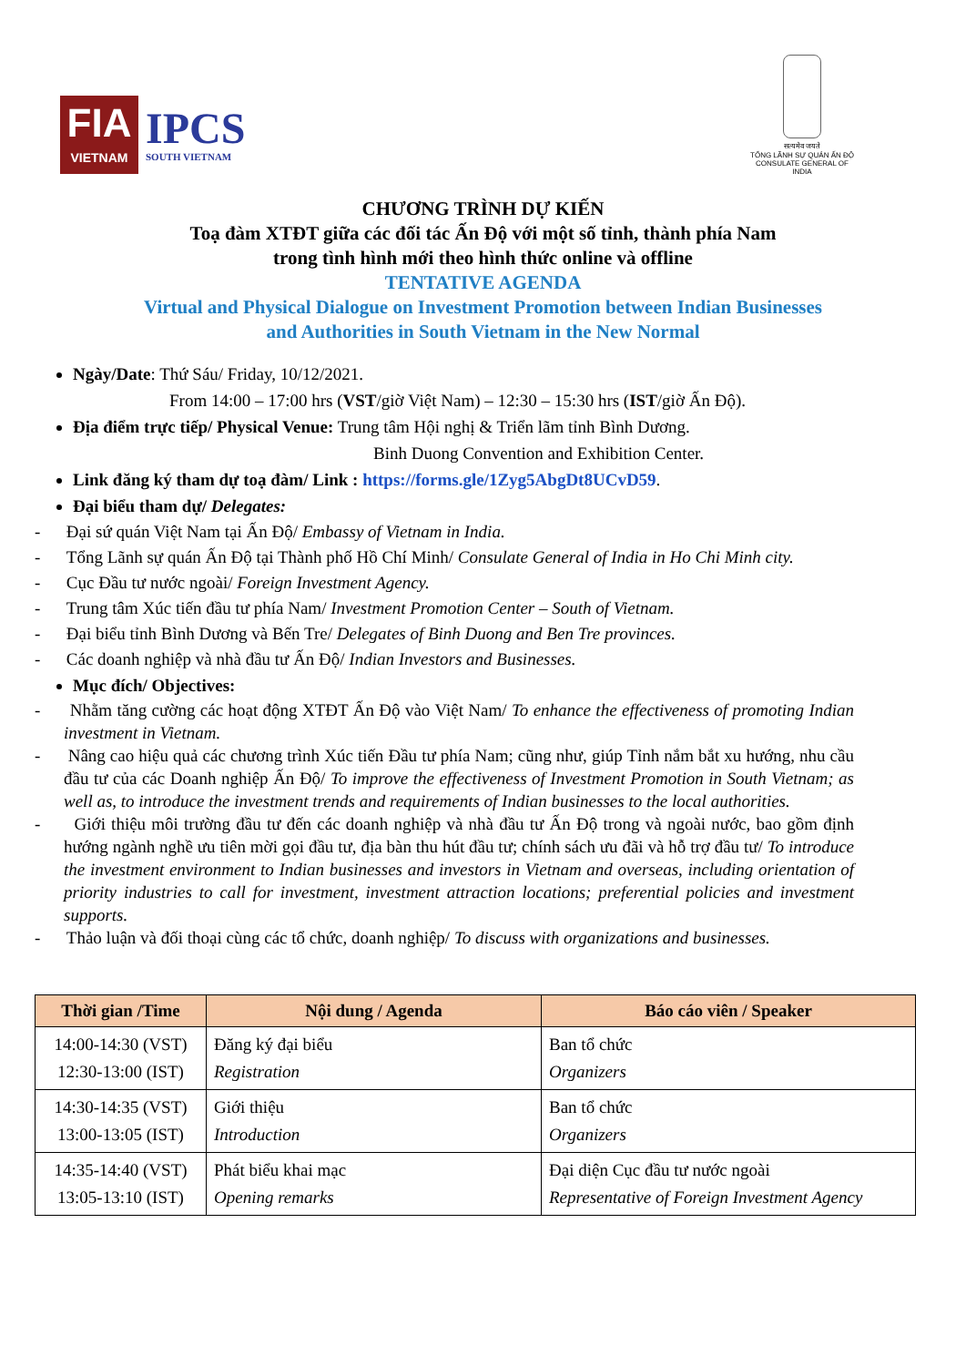FIA
VIETNAM
IPCS
SOUTH VIETNAM
सत्यमेव जयते
TỔNG LÃNH SỰ QUÁN ẤN ĐỘ
CONSULATE GENERAL OF INDIA
CHƯƠNG TRÌNH DỰ KIẾN
Toạ đàm XTĐT giữa các đối tác Ấn Độ với một số tỉnh, thành phía Nam
trong tình hình mới theo hình thức online và offline
TENTATIVE AGENDA
Virtual and Physical Dialogue on Investment Promotion between Indian Businesses
and Authorities in South Vietnam in the New Normal
Ngày/Date: Thứ Sáu/ Friday, 10/12/2021.
From 14:00 – 17:00 hrs (VST/giờ Việt Nam) – 12:30 – 15:30 hrs (IST/giờ Ấn Độ).
Địa điểm trực tiếp/ Physical Venue: Trung tâm Hội nghị & Triển lãm tỉnh Bình Dương.
Binh Duong Convention and Exhibition Center.
Link đăng ký tham dự toạ đàm/ Link : https://forms.gle/1Zyg5AbgDt8UCvD59.
Đại biểu tham dự/ Delegates:
- Đại sứ quán Việt Nam tại Ấn Độ/ Embassy of Vietnam in India.
- Tổng Lãnh sự quán Ấn Độ tại Thành phố Hồ Chí Minh/ Consulate General of India in Ho Chi Minh city.
- Cục Đầu tư nước ngoài/ Foreign Investment Agency.
- Trung tâm Xúc tiến đầu tư phía Nam/ Investment Promotion Center – South of Vietnam.
- Đại biểu tỉnh Bình Dương và Bến Tre/ Delegates of Binh Duong and Ben Tre provinces.
- Các doanh nghiệp và nhà đầu tư Ấn Độ/ Indian Investors and Businesses.
Mục đích/ Objectives:
- Nhằm tăng cường các hoạt động XTĐT Ấn Độ vào Việt Nam/ To enhance the effectiveness of promoting Indian investment in Vietnam.
- Nâng cao hiệu quả các chương trình Xúc tiến Đầu tư phía Nam; cũng như, giúp Tỉnh nắm bắt xu hướng, nhu cầu đầu tư của các Doanh nghiệp Ấn Độ/ To improve the effectiveness of Investment Promotion in South Vietnam; as well as, to introduce the investment trends and requirements of Indian businesses to the local authorities.
- Giới thiệu môi trường đầu tư đến các doanh nghiệp và nhà đầu tư Ấn Độ trong và ngoài nước, bao gồm định hướng ngành nghề ưu tiên mời gọi đầu tư, địa bàn thu hút đầu tư; chính sách ưu đãi và hỗ trợ đầu tư/ To introduce the investment environment to Indian businesses and investors in Vietnam and overseas, including orientation of priority industries to call for investment, investment attraction locations; preferential policies and investment supports.
- Thảo luận và đối thoại cùng các tổ chức, doanh nghiệp/ To discuss with organizations and businesses.
| Thời gian /Time | Nội dung / Agenda | Báo cáo viên / Speaker |
| --- | --- | --- |
| 14:00-14:30 (VST) 12:30-13:00 (IST) | Đăng ký đại biểu Registration | Ban tổ chức Organizers |
| 14:30-14:35 (VST) 13:00-13:05 (IST) | Giới thiệu Introduction | Ban tổ chức Organizers |
| 14:35-14:40 (VST) 13:05-13:10 (IST) | Phát biểu khai mạc Opening remarks | Đại diện Cục đầu tư nước ngoài Representative of Foreign Investment Agency |